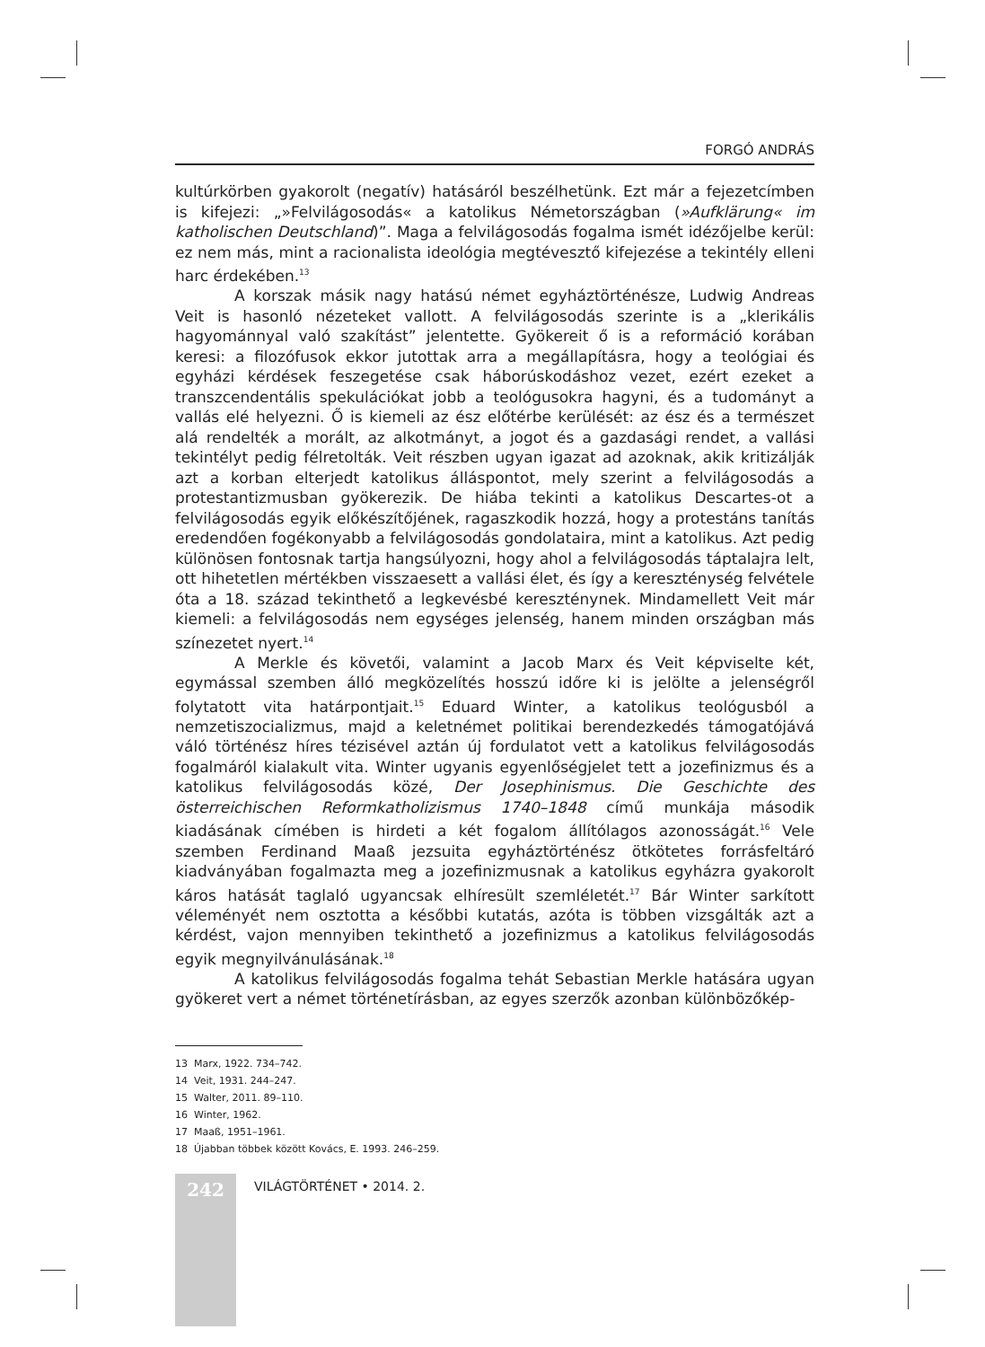FORGÓ ANDRÁS
kultúrkörben gyakorolt (negatív) hatásáról beszélhetünk. Ezt már a fejezetcímben is kifejezi: „»Felvilágosodás« a katolikus Németországban (»Aufklärung« im katholischen Deutschland)”. Maga a felvilágosodás fogalma ismét idézőjelbe kerül: ez nem más, mint a racionalista ideológia megtévesztő kifejezése a tekintély elleni harc érdekében.<sup>13</sup>
A korszak másik nagy hatású német egyháztörténésze, Ludwig Andreas Veit is hasonló nézeteket vallott. A felvilágosodás szerinte is a „klerikális hagyománnyal való szakítást” jelentette. Gyökereit ő is a reformáció korában keresi: a filozófusok ekkor jutottak arra a megállapításra, hogy a teológiai és egyházi kérdések feszegetése csak háborúskodáshoz vezet, ezért ezeket a transzcendentális spekulációkat jobb a teológusokra hagyni, és a tudományt a vallás elé helyezni. Ő is kiemeli az ész előtérbe kerülését: az ész és a természet alá rendelték a morált, az alkotmányt, a jogot és a gazdasági rendet, a vallási tekintélyt pedig félretolták. Veit részben ugyan igazat ad azoknak, akik kritizálják azt a korban elterjedt katolikus álláspontot, mely szerint a felvilágosodás a protestantizmusban gyökerezik. De hiába tekinti a katolikus Descartes-ot a felvilágosodás egyik előkészítőjének, ragaszkodik hozzá, hogy a protestáns tanítás eredendően fogékonyabb a felvilágosodás gondolataira, mint a katolikus. Azt pedig különösen fontosnak tartja hangsúlyozni, hogy ahol a felvilágosodás táptalajra lelt, ott hihetetlen mértékben visszaesett a vallási élet, és így a kereszténység felvétele óta a 18. század tekinthető a legkevésbé keresztény­nek. Mindamellett Veit már kiemeli: a felvilágosodás nem egységes jelenség, hanem minden országban más színezetet nyert.<sup>14</sup>
A Merkle és követői, valamint a Jacob Marx és Veit képviselte két, egymással szemben álló megközelítés hosszú időre ki is jelölte a jelenségről folytatott vita határpontjait.<sup>15</sup> Eduard Winter, a katolikus teológusból a nemzetiszocializmus, majd a keletnémet politikai berendezkedés támogatójává váló történész híres tézisével aztán új fordulatot vett a katolikus felvilágosodás fogalmáról kialakult vita. Winter ugyanis egyenlőségjelet tett a jozefinizmus és a katolikus felvilágosodás közé, Der Josephinismus. Die Geschichte des österreichischen Reformkatholizismus 1740–1848 című munkája második kiadásának címében is hirdeti a két fogalom állítólagos azonosságát.<sup>16</sup> Vele szemben Ferdinand Maaß jezsuita egyháztörténész ötkötetes forrásfeltáró kiadványában fogalmazta meg a jozefinizmusnak a katolikus egyházra gyakorolt káros hatását taglaló ugyancsak elhíresült szemléletét.<sup>17</sup> Bár Winter sarkított véleményét nem osztotta a későbbi kutatás, azóta is többen vizsgálták azt a kérdést, vajon mennyiben tekinthető a jozefinizmus a katolikus felvilágosodás egyik megnyilvánulásának.<sup>18</sup>
A katolikus felvilágosodás fogalma tehát Sebastian Merkle hatására ugyan gyökeret vert a német történetírásban, az egyes szerzők azonban különbözőkép-
13 Marx, 1922. 734–742.
14 Veit, 1931. 244–247.
15 Walter, 2011. 89–110.
16 Winter, 1962.
17 Maaß, 1951–1961.
18 Újabban többek között Kovács, E. 1993. 246–259.
242
VILÁGTÖRTÉNET • 2014. 2.